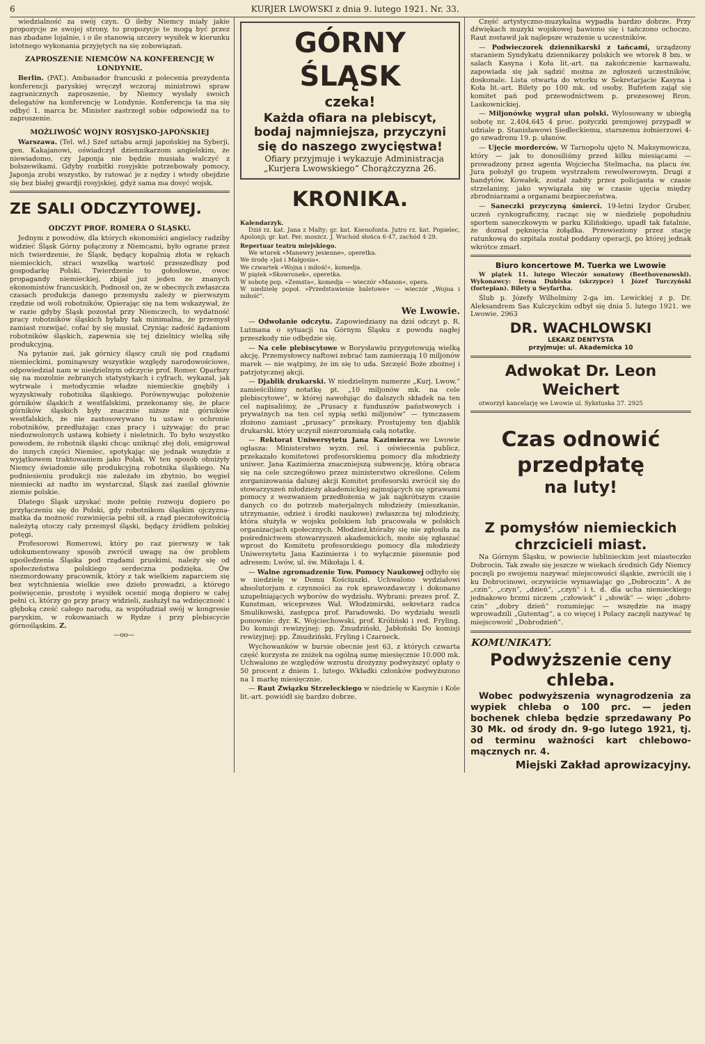6 KURJER LWOWSKI z dnia 9. lutego 1921. Nr. 33.
wiedzialność za swój czyn. O ileby Niemcy miały jakie propozycje ze swojej strony, to propozycje te mogą być przez nas zbadane lojalnie, i o ile stanowią szczery wysiłek w kierunku istotnego wykonania przyjętych na się zobowiązań.
ZAPROSZENIE NIEMCÓW NA KONFERENCJĘ W LONDYNIE.
Berlin. (PAT.). Ambasador francuski z polecenia prezydenta konferencji paryskiej wręczył wczoraj ministrowi spraw zagranicznych zaproszenie, by Niemcy wysłały swoich delegatów na konferencję w Londynie. Konferencja ta ma się odbyć 1. marca br. Minister zastrzegł sobie odpowiedź na to zaproszenie.
MOŻLIWOŚĆ WOJNY ROSYJSKO-JAPOŃSKIEJ
Warszawa. (Tel. wł.) Szef sztabu armji japońskiej na Syberji, gen. Kakajanowi, oświadczył dziennikarzom angielskim, że niewiadomo, czy Japonja nie będzie musiała walczyć z bolszewikami. Gdyby rozbitki rosyjskie potrzebowały pomocy, Japonja zrobi wszystko, by ratować je z nędzy i wtedy obejdzie się bez białej gwardji rosyjskiej, gdyż sama ma dosyć wojsk.
ZE SALI ODCZYTOWEJ.
ODCZYT PROF. ROMERA O ŚLĄSKU.
Jednym z powodów, dla których ekonomiści angielscy radziby widzieć Śląsk Górny połączony z Niemcami, było ograne przez nich twierdzenie, że Śląsk, będący kopalnią złota w rękach niemieckich, straci wszelką wartość przeszedłszy pod gospodarkę Polski. Twierdzenie to gołosłowne, owoc propagandy niemieckiej, zbijał już jeden ze znanych ekonomistów francuskich. Podnosił on, że w obecnych zwłaszcza czasach produkcja danego przemysłu zależy w pierwszym rzędzie od woli robotników. Opierając się na tem wskazywał, że w razie gdyby Śląsk pozostał przy Niemczech, to wydatność pracy robotników śląskich byłaby tak minimalna, że przemysł zamiast rozwijać, cofać by się musiał. Czyniąc zadość żądaniom robotników śląskich, zapewnia się tej dzielnicy wielką siłę produkcyjną.
Na pytanie zaś, jak górnicy śląscy czuli się pod rządami niemieckimi, pominąwszy wszystkie względy narodowościowe, odpowiedział nam w niedzielnym odczycie prof. Romer. Oparłszy się na mozolnie zebranych statystykach i cyfrach, wykazał, jak wytrwale i metodycznie władze niemieckie gnębiły i wyzyskiwały robotnika śląskiego. Porównywując położenie górników śląskich z westfalskimi, przekonamy się, że płace górników śląskich były znacznie niższe niż górników westfalskich, że nie zastosowywano tu ustaw o ochronie robotników, przedłużając czas pracy i używając do prac niedozwolonych ustawą kobiety i nieletnich. To było wszystko powodem, że robotnik śląski chcąc uniknąć złej doli, emigrował do innych części Niemiec, spotykając się jednak wszędzie z wyjątkowem traktowaniem jako Polak. W ten sposób obniżyły Niemcy świadomie siłę produkcyjną robotnika śląskiego. Na podniesieniu produkcji nie zależało im zbytnio, bo węgiel niemiecki aż nadto im wystarczał, Śląsk zaś zasilał głównie ziemie polskie.
Dlatego Śląsk uzyskać może pełnię rozwoju dopiero po przyłączeniu się do Polski, gdy robotnikom śląskim ojczyzna-matka da możność rozwinięcia pełni sił, a rząd pieczołowitością należytą otoczy cały przemysł śląski, będący źródłem polskiej potęgi.
Profesorowi Romerowi, który po raz pierwszy w tak udokumentowany sposób zwrócił uwagę na ów problem upośledzenia Śląska pod rządami pruskimi, należy się od społeczeństwa polskiego serdeczna podzięka. Ów niezmordowany pracownik, który z tak wielkiem zaparciem się bez wytchnienia wielkie swe dzieło prowadzi, a którego poświęcenie, prostotę i wysiłek ocenić mogą dopiero w całej pełni ci, którzy go przy pracy widzieli, zasłużył na wdzięczność i głęboką cześć całego narodu, za współudział swój w kongresie paryskim, w rokowaniach w Rydze i przy plebiscycie górnośląskim. Z.
—oo—
GÓRNY ŚLĄSK
czeka!
Każda ofiara na plebiscyt, bodaj najmniejsza, przyczyni się do naszego zwycięstwa!
Ofiary przyjmuje i wykazuje Administracja „Kurjera Lwowskiego“ Chorążczyzna 26.
KRONIKA.
Kalendarzyk.
Dziś rz. kat. Jana z Malty; gr. kat. Ksenofonta. Jutro rz. kat. Popielec, Apolonji; gr. kat. Per. moszcz. J. Wschód słońca 6·47, zachód 4·29.
Repertuar teatru miejskiego.
We wtorek »Manewry jesienne«, operetka.
We środę »Jaś i Małgosia«.
We czwartek »Wojna i miłość«, komedja.
W piątek »Skowronek«, operetka.
W sobotę pop. »Zemsta«, komedja — wieczór »Manon«, opera.
W niedzielę popoł. »Przedstawienie baletowe« — wieczór „Wojna i miłość“.
We Lwowie.
— Odwołanie odczytu. Zapowiedziany na dziś odczyt p. R. Lutmana o sytuacji na Górnym Śląsku z powodu nagłej przeszkody nie odbędzie się.
— Na cele plebiscytowe w Borysławiu przygotowują wielką akcję. Przemysłowcy naftowi zebrać tam zamierzają 10 miljonów marek — nie wątpimy, że im się to uda. Szczęść Boże zbożnej i patrjotycznej akcji.
— Djablik drukarski. W niedzielnym numerze „Kurj. Lwow.“ zamieściliśmy notatkę pt. „10 miljonów mk. na cele plebiscytowe“, w której nawołując do dalszych składek na ten cel napisaliśmy, że „Prusacy z funduszów państwowych i prywatnych na ten cel sypią setki miljonów“ — tymczasem złożono zamiast „prusacy“ przekazy. Prostujemy ten djablik drukarski, który uczynił niezrozumiałą całą notatkę.
— Rektorat Uniwersytetu Jana Kazimierza we Lwowie ogłasza: Ministerstwo wyzn. rel. i oświecenia publicz. przekazało komitetowi profesorskiemu pomocy dla młodzieży uniwer. Jana Kazimierza znaczniejszą subwencję, którą obraca się na cele szczegółowo przez ministerstwo określone. Celem zorganizowania dalszej akcji Komitet profesorski zwrócił się do stowarzyszeń młodzieży akademickiej zajmujących się sprawami pomocy z wezwaniem przedłożenia w jak najkrótszym czasie danych co do potrzeb materjalnych młodzieży (mieszkanie, utrzymanie, odzież i środki naukowe) zwłaszcza tej młodzieży, która służyła w wojsku polskiem lub pracowała w polskich organizacjach społecznych. Młodzież,któraby się nie zgłosiła za pośrednictwem stowarzyszeń akademickich, może się zgłaszać wprost do Komitetu profesorskiego pomocy dla młodzieży Uniwersytetu Jana Kazimierza i to wyłącznie pisemnie pod adresem: Lwów, ul. św. Mikołaja l. 4.
— Walne zgromadzenie Tow. Pomocy Naukowej odbyło się w niedzielę w Domu Kościuszki. Uchwalono wydziałowi absolutorjum z czynności za rok sprawozdawczy i dokonano uzupełniających wyborów do wydziału. Wybrani: prezes prof. Z. Kunstman, wiceprezes Wał. Włodzimirski, sekretarz radca Smulikowski, zastępca prof. Paradowski. Do wydziału weszli ponownie: dyr. K. Wojciechowski, prof. Króliński i red. Fryling. Do komisji rewizyjnej: pp. Żmudziński, Jabłoński Do komisji rewizyjnej: pp. Żmudziński, Fryling i Czarneck.
Wychowanków w bursie obecnie jest 63, z których czwarta część korzysta ze zniżek na ogólną sumę miesięcznie 10.000 mk. Uchwalono ze względów wzrostu drożyzny podwyższyć opłaty o 50 procent z dniem 1. lutego. Wkładki członków podwyższono na 1 markę miesięcznie.
— Raut Związku Strzeleckiego w niedzielę w Kasynie i Kole lit.-art. powiódł się bardzo dobrze.
Część artystyczno-muzykalna wypadła bardzo dobrze. Przy dźwiękach muzyki wojskowej bawiono się i tańczono ochoczo. Raut zostawił jak najlepsze wrażenie u uczestników.
— Podwieczorek dziennikarski z tańcami, urządzony staraniem Syndykatu dziennikarzy polskich we wtorek 8 bm. w salach Kasyna i Koła lit.-art. na zakończenie karnawału, zapowiada się jak sądzić można ze zgłoszeń uczestników, doskonale. Lista otwarta do wtorku w Sekretarjacie Kasyna i Koła lit.-art. Bilety po 100 mk. od osoby. Bufetem zajął się komitet pań pod przewodnictwem p. prezesowej Bron. Laskownickiej.
— Miljonówkę wygrał ułan polski. Wylosowany w ubiegłą sobotę nr. 2,404.645 4 proc. pożyczki premjowej przypadł w udziale p. Stanisławowi Siedleckiemu, starszemu żołnierzowi 4-go szwadronu 19. p. ułanów.
— Ujęcie morderców. W Tarnopolu ujęto N. Maksymowicza, który — jak to donosiliśmy przed kilku miesiącami — prowadzony przez agenta Wojciecha Stelmacha, na placu św. Jura położył go trupem wystrzałem rewolwerowym. Drugi z bandytów, Kowałek, został zabity przez policjanta w czasie strzelaniny, jako wywiązała się w czasie ujęcia między zbrodniarzami a organami bezpieczeństwa.
— Saneczki przyczyną śmierci. 19-letni Izydor Gruber, uczeń cynkograficzny, racząc się w niedzielę popołudniu sportem saneczkowym w parku Kilińskiego, upadł tak fatalnie, że doznał pęknięcia żołądka. Przewieziony przez stację ratunkową do szpitala został poddany operacji, po której jednak wkrótce zmarł.
Biuro koncertowe M. Tuerka we Lwowie
W piątek 11. lutego Wieczór sonatowy (Beethovenowski). Wykonawcy: Irena Dubiska (skrzypce) i Józef Turczyński (fortepian). Bilety u Seyfartha.
Ślub p. Józefy Wilhelminy 2-ga im. Lewickiej z p. Dr. Aleksandrem Sas Kulczyckim odbył się dnia 5. lutego 1921. we Lwowie. 2963
DR. WACHLOWSKI
LEKARZ DENTYSTA
przyjmuje: ul. Akademicka 10
Adwokat Dr. Leon Weichert
otworzył kancelarję we Lwowie ul. Sykstuska 37. 2925
Czas odnowić przedpłatę
na luty!
Z pomysłów niemieckich chrzcicieli miast.
Na Górnym Śląsku, w powiecie lublinieckim jest miasteczko Dobrocin. Tak zwało się jeszcze w wiekach średnich Gdy Niemcy poczęli po swojemu nazywać miejscowości śląskie, zwrócili się i ku Dobrocinowi, oczywiście wymawiając go „Dobroczin“. A że „czin“, „czyn“, „dzień“, „czyń“ i t. d. dla ucha niemieckiego jednakowo brzmi niczem „człowiek“ i „słowik“ — więc „dobro-czin“ „dobry dzień“ rozumiejąc — wszędzie na mapy wprowadzili „Gutentag“, a co więcej i Polacy zaczęli nazywać tę miejscowość „Dobrodzień“.
KOMUNIKATY.
Podwyższenie ceny chleba.
Wobec podwyższenia wynagrodzenia za wypiek chleba o 100 prc. — jeden bochenek chleba będzie sprzedawany Po 30 Mk. od środy dn. 9-go lutego 1921, tj. od terminu ważności kart chlebowo-mącznych nr. 4.
Miejski Zakład aprowizacyjny.